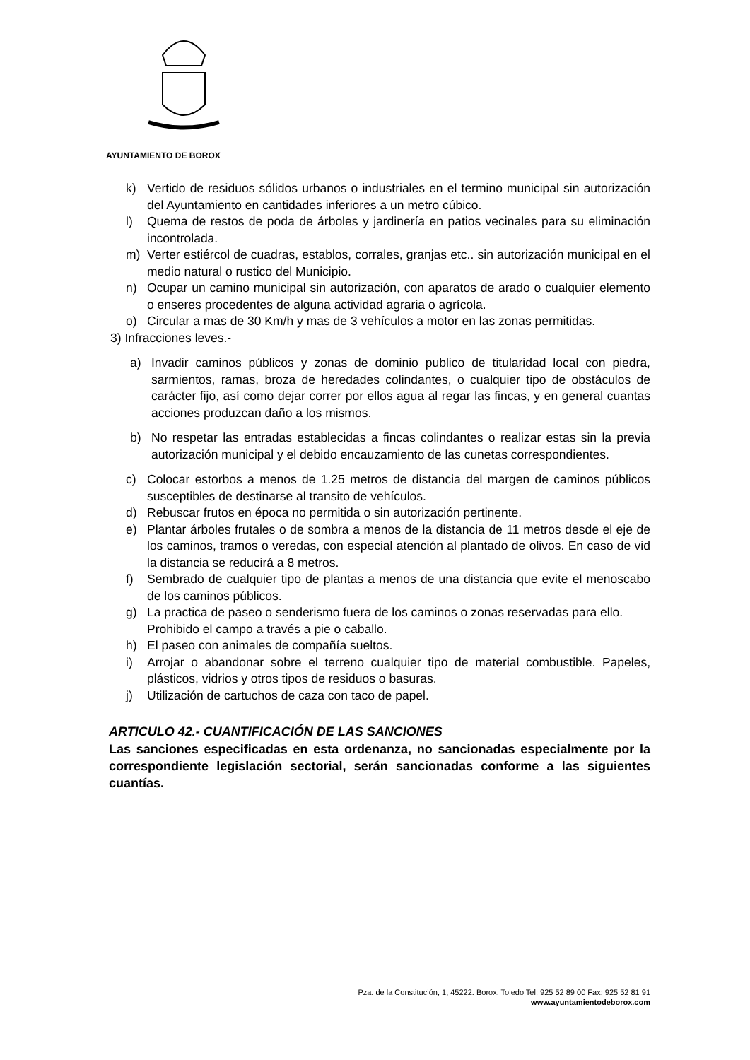AYUNTAMIENTO DE BOROX
k) Vertido de residuos sólidos urbanos o industriales en el termino municipal sin autorización del Ayuntamiento en cantidades inferiores a un metro cúbico.
l) Quema de restos de poda de árboles y jardinería en patios vecinales para su eliminación incontrolada.
m) Verter estiércol de cuadras, establos, corrales, granjas etc.. sin autorización municipal en el medio natural o rustico del Municipio.
n) Ocupar un camino municipal sin autorización, con aparatos de arado o cualquier elemento o enseres procedentes de alguna actividad agraria o agrícola.
o) Circular a mas de 30 Km/h y mas de 3 vehículos a motor en las zonas permitidas.
3) Infracciones leves.-
a) Invadir caminos públicos y zonas de dominio publico de titularidad local con piedra, sarmientos, ramas, broza de heredades colindantes, o cualquier tipo de obstáculos de carácter fijo, así como dejar correr por ellos agua al regar las fincas, y en general cuantas acciones produzcan daño a los mismos.
b) No respetar las entradas establecidas a fincas colindantes o realizar estas sin la previa autorización municipal y el debido encauzamiento de las cunetas correspondientes.
c) Colocar estorbos a menos de 1.25 metros de distancia del margen de caminos públicos susceptibles de destinarse al transito de vehículos.
d) Rebuscar frutos en época no permitida o sin autorización pertinente.
e) Plantar árboles frutales o de sombra a menos de la distancia de 11 metros desde el eje de los caminos, tramos o veredas, con especial atención al plantado de olivos. En caso de vid la distancia se reducirá a 8 metros.
f) Sembrado de cualquier tipo de plantas a menos de una distancia que evite el menoscabo de los caminos públicos.
g) La practica de paseo o senderismo fuera de los caminos o zonas reservadas para ello.
Prohibido el campo a través a pie o caballo.
h) El paseo con animales de compañía sueltos.
i) Arrojar o abandonar sobre el terreno cualquier tipo de material combustible. Papeles, plásticos, vidrios y otros tipos de residuos o basuras.
j) Utilización de cartuchos de caza con taco de papel.
ARTICULO 42.- CUANTIFICACIÓN DE LAS SANCIONES
Las sanciones especificadas en esta ordenanza, no sancionadas especialmente por la correspondiente legislación sectorial, serán sancionadas conforme a las siguientes cuantías.
Pza. de la Constitución, 1, 45222. Borox, Toledo Tel: 925 52 89 00 Fax: 925 52 81 91
www.ayuntamientodeborox.com